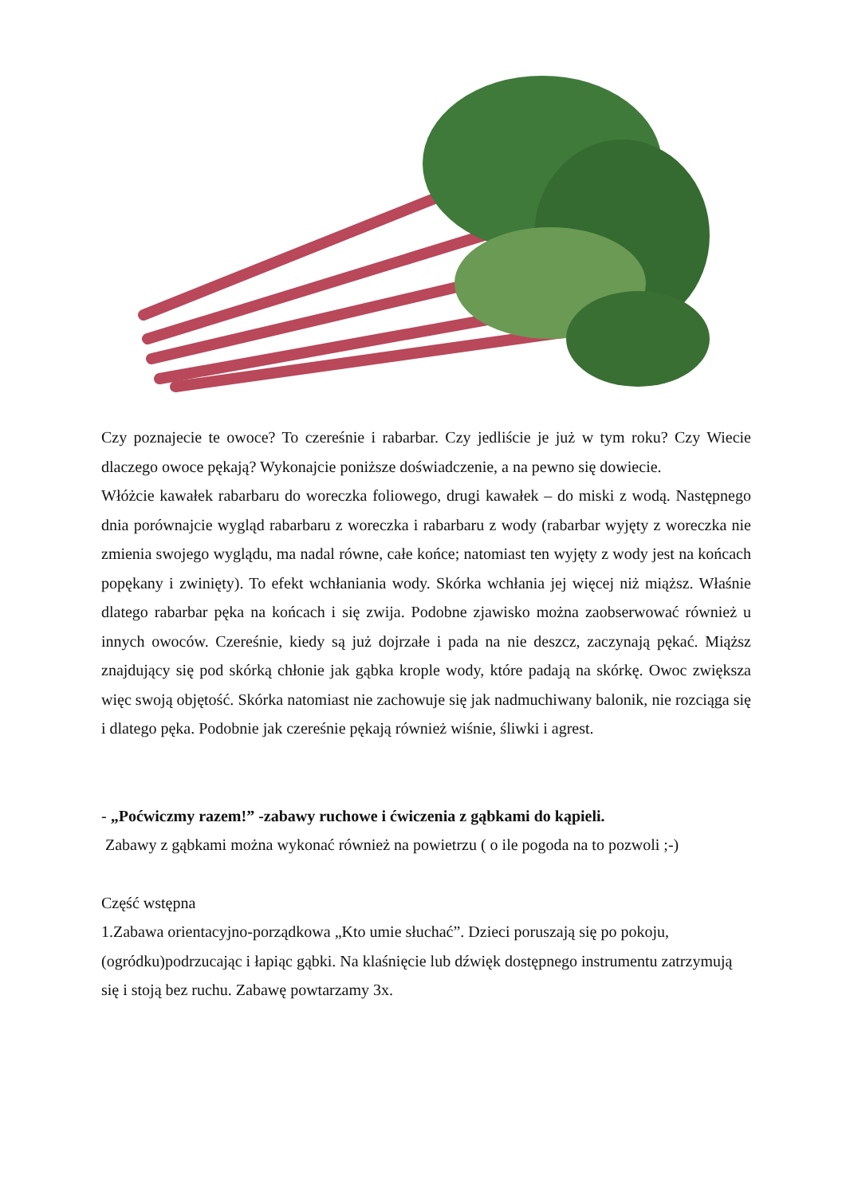Czy poznajecie te owoce? To czereśnie i rabarbar. Czy jedliście je już w tym roku? Czy Wiecie dlaczego owoce pękają? Wykonajcie poniższe doświadczenie, a na pewno się dowiecie.
Włóżcie kawałek rabarbaru do woreczka foliowego, drugi kawałek – do miski z wodą. Następnego dnia porównajcie wygląd rabarbaru z woreczka i rabarbaru z wody (rabarbar wyjęty z woreczka nie zmienia swojego wyglądu, ma nadal równe, całe końce; natomiast ten wyjęty z wody jest na końcach popękany i zwinięty). To efekt wchłaniania wody. Skórka wchłania jej więcej niż miąższ. Właśnie dlatego rabarbar pęka na końcach i się zwija. Podobne zjawisko można zaobserwować również u innych owoców. Czereśnie, kiedy są już dojrzałe i pada na nie deszcz, zaczynają pękać. Miąższ znajdujący się pod skórką chłonie jak gąbka krople wody, które padają na skórkę. Owoc zwiększa więc swoją objętość. Skórka natomiast nie zachowuje się jak nadmuchiwany balonik, nie rozciąga się i dlatego pęka. Podobnie jak czereśnie pękają również wiśnie, śliwki i agrest.
- „Poćwiczmy razem!” -zabawy ruchowe i ćwiczenia z gąbkami do kąpieli.
Zabawy z gąbkami można wykonać również na powietrzu ( o ile pogoda na to pozwoli ;-)
Część wstępna
1.Zabawa orientacyjno-porządkowa „Kto umie słuchać”. Dzieci poruszają się po pokoju, (ogródku)podrzucając i łapiąc gąbki. Na klaśnięcie lub dźwięk dostępnego instrumentu zatrzymują się i stoją bez ruchu. Zabawę powtarzamy 3x.